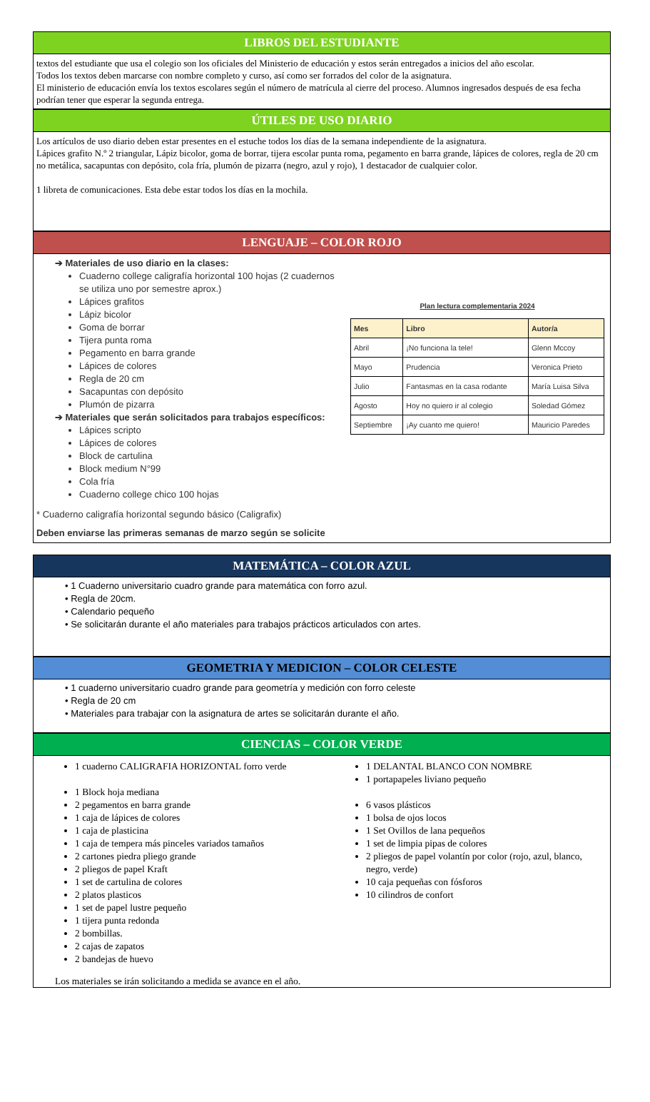LIBROS DEL ESTUDIANTE
textos del estudiante que usa el colegio son los oficiales del Ministerio de educación y estos serán entregados a inicios del año escolar.
Todos los textos deben marcarse con nombre completo y curso, así como ser forrados del color de la asignatura.
El ministerio de educación envía los textos escolares según el número de matrícula al cierre del proceso. Alumnos ingresados después de esa fecha podrían tener que esperar la segunda entrega.
ÚTILES DE USO DIARIO
Los artículos de uso diario deben estar presentes en el estuche todos los días de la semana independiente de la asignatura.
Lápices grafito N.º 2 triangular, Lápiz bicolor, goma de borrar, tijera escolar punta roma, pegamento en barra grande, lápices de colores, regla de 20 cm no metálica, sacapuntas con depósito, cola fría, plumón de pizarra (negro, azul y rojo), 1 destacador de cualquier color.
1 libreta de comunicaciones. Esta debe estar todos los días en la mochila.
LENGUAJE – COLOR ROJO
➔ Materiales de uso diario en la clases:
Cuaderno college caligrafía horizontal 100 hojas (2 cuadernos se utiliza uno por semestre aprox.)
Lápices grafitos
Lápiz bicolor
Goma de borrar
Tijera punta roma
Pegamento en barra grande
Lápices de colores
Regla de 20 cm
Sacapuntas con depósito
Plumón de pizarra
➔ Materiales que serán solicitados para trabajos específicos:
Lápices scripto
Lápices de colores
Block de cartulina
Block medium N°99
Cola fría
Cuaderno college chico 100 hojas
Plan lectura complementaria 2024
| Mes | Libro | Autor/a |
| --- | --- | --- |
| Abril | ¡No funciona la tele! | Glenn Mccoy |
| Mayo | Prudencia | Veronica Prieto |
| Julio | Fantasmas en la casa rodante | María Luisa Silva |
| Agosto | Hoy no quiero ir al colegio | Soledad Gómez |
| Septiembre | ¡Ay cuanto me quiero! | Mauricio Paredes |
* Cuaderno caligrafía horizontal segundo básico (Caligrafix)
Deben enviarse las primeras semanas de marzo según se solicite
MATEMÁTICA – COLOR AZUL
• 1 Cuaderno universitario cuadro grande para matemática con forro azul.
• Regla de 20cm.
• Calendario pequeño
• Se solicitarán durante el año materiales para trabajos prácticos articulados con artes.
GEOMETRIA Y MEDICION – COLOR CELESTE
• 1 cuaderno universitario cuadro grande para geometría y medición con forro celeste
• Regla de 20 cm
• Materiales para trabajar con la asignatura de artes se solicitarán durante el año.
CIENCIAS – COLOR VERDE
1 cuaderno CALIGRAFIA HORIZONTAL forro verde
1 Block hoja mediana
2 pegamentos en barra grande
1 caja de lápices de colores
1 caja de plasticina
1 caja de tempera más pinceles variados tamaños
2 cartones piedra pliego grande
2 pliegos de papel Kraft
1 set de cartulina de colores
2 platos plasticos
1 set de papel lustre pequeño
1 tijera punta redonda
2 bombillas.
2 cajas de zapatos
2 bandejas de huevo
1 DELANTAL BLANCO CON NOMBRE
1 portapapeles liviano pequeño
6 vasos plásticos
1 bolsa de ojos locos
1 Set Ovillos de lana pequeños
1 set de limpia pipas de colores
2 pliegos de papel volantín por color (rojo, azul, blanco, negro, verde)
10 caja pequeñas con fósforos
10 cilindros de confort
Los materiales se irán solicitando a medida se avance en el año.